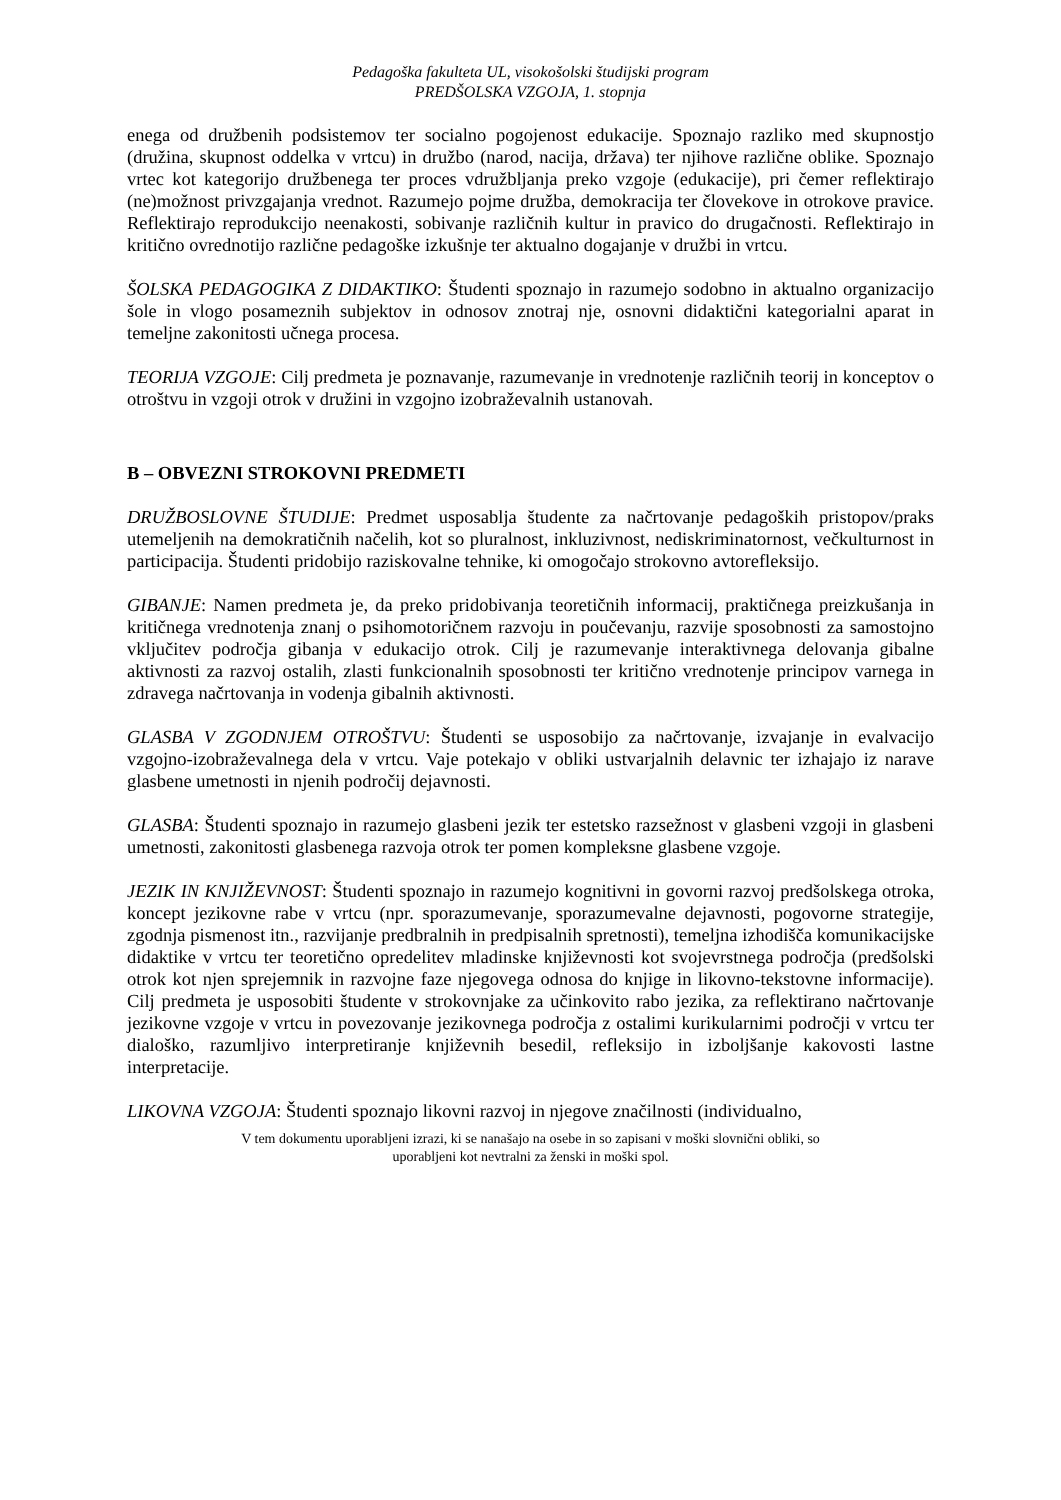Pedagoška fakulteta UL, visokošolski študijski program
PREDŠOLSKA VZGOJA, 1. stopnja
enega od družbenih podsistemov ter socialno pogojenost edukacije. Spoznajo razliko med skupnostjo (družina, skupnost oddelka v vrtcu) in družbo (narod, nacija, država) ter njihove različne oblike. Spoznajo vrtec kot kategorijo družbenega ter proces vdružbljanja preko vzgoje (edukacije), pri čemer reflektirajo (ne)možnost privzgajanja vrednot. Razumejo pojme družba, demokracija ter človekove in otrokove pravice. Reflektirajo reprodukcijo neenakosti, sobivanje različnih kultur in pravico do drugačnosti. Reflektirajo in kritično ovrednotijo različne pedagoške izkušnje ter aktualno dogajanje v družbi in vrtcu.
ŠOLSKA PEDAGOGIKA Z DIDAKTIKO: Študenti spoznajo in razumejo sodobno in aktualno organizacijo šole in vlogo posameznih subjektov in odnosov znotraj nje, osnovni didaktični kategorialni aparat in temeljne zakonitosti učnega procesa.
TEORIJA VZGOJE: Cilj predmeta je poznavanje, razumevanje in vrednotenje različnih teorij in konceptov o otroštvu in vzgoji otrok v družini in vzgojno izobraževalnih ustanovah.
B – OBVEZNI STROKOVNI PREDMETI
DRUŽBOSLOVNE ŠTUDIJE: Predmet usposablja študente za načrtovanje pedagoških pristopov/praks utemeljenih na demokratičnih načelih, kot so pluralnost, inkluzivnost, nediskriminatornost, večkulturnost in participacija. Študenti pridobijo raziskovalne tehnike, ki omogočajo strokovno avtorefleksijo.
GIBANJE: Namen predmeta je, da preko pridobivanja teoretičnih informacij, praktičnega preizkušanja in kritičnega vrednotenja znanj o psihomotoričnem razvoju in poučevanju, razvije sposobnosti za samostojno vključitev področja gibanja v edukacijo otrok. Cilj je razumevanje interaktivnega delovanja gibalne aktivnosti za razvoj ostalih, zlasti funkcionalnih sposobnosti ter kritično vrednotenje principov varnega in zdravega načrtovanja in vodenja gibalnih aktivnosti.
GLASBA V ZGODNJEM OTROŠTVU: Študenti se usposobijo za načrtovanje, izvajanje in evalvacijo vzgojno-izobraževalnega dela v vrtcu. Vaje potekajo v obliki ustvarjalnih delavnic ter izhajajo iz narave glasbene umetnosti in njenih področij dejavnosti.
GLASBA: Študenti spoznajo in razumejo glasbeni jezik ter estetsko razsežnost v glasbeni vzgoji in glasbeni umetnosti, zakonitosti glasbenega razvoja otrok ter pomen kompleksne glasbene vzgoje.
JEZIK IN KNJIŽEVNOST: Študenti spoznajo in razumejo kognitivni in govorni razvoj predšolskega otroka, koncept jezikovne rabe v vrtcu (npr. sporazumevanje, sporazumevalne dejavnosti, pogovorne strategije, zgodnja pismenost itn., razvijanje predbralnih in predpisalnih spretnosti), temeljna izhodišča komunikacijske didaktike v vrtcu ter teoretično opredelitev mladinske književnosti kot svojevrstnega področja (predšolski otrok kot njen sprejemnik in razvojne faze njegovega odnosa do knjige in likovno-tekstovne informacije). Cilj predmeta je usposobiti študente v strokovnjake za učinkovito rabo jezika, za reflektirano načrtovanje jezikovne vzgoje v vrtcu in povezovanje jezikovnega področja z ostalimi kurikularnimi področji v vrtcu ter dialoško, razumljivo interpretiranje književnih besedil, refleksijo in izboljšanje kakovosti lastne interpretacije.
LIKOVNA VZGOJA: Študenti spoznajo likovni razvoj in njegove značilnosti (individualno,
V tem dokumentu uporabljeni izrazi, ki se nanašajo na osebe in so zapisani v moški slovnični obliki, so
uporabljeni kot nevtralni za ženski in moški spol.